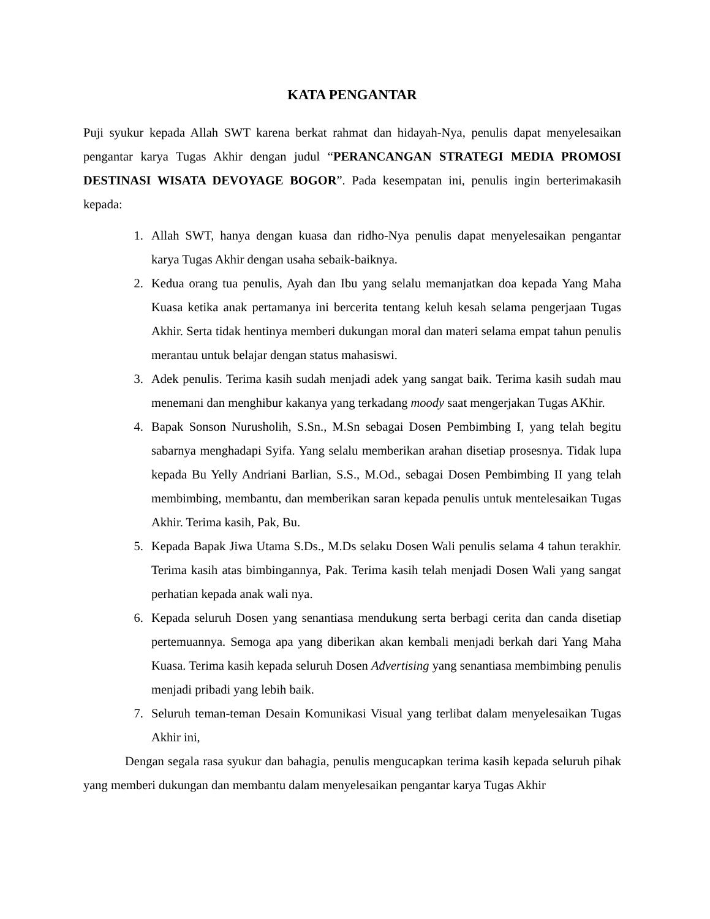KATA PENGANTAR
Puji syukur kepada Allah SWT karena berkat rahmat dan hidayah-Nya, penulis dapat menyelesaikan pengantar karya Tugas Akhir dengan judul “PERANCANGAN STRATEGI MEDIA PROMOSI DESTINASI WISATA DEVOYAGE BOGOR”. Pada kesempatan ini, penulis ingin berterimakasih kepada:
1. Allah SWT, hanya dengan kuasa dan ridho-Nya penulis dapat menyelesaikan pengantar karya Tugas Akhir dengan usaha sebaik-baiknya.
2. Kedua orang tua penulis, Ayah dan Ibu yang selalu memanjatkan doa kepada Yang Maha Kuasa ketika anak pertamanya ini bercerita tentang keluh kesah selama pengerjaan Tugas Akhir. Serta tidak hentinya memberi dukungan moral dan materi selama empat tahun penulis merantau untuk belajar dengan status mahasiswi.
3. Adek penulis. Terima kasih sudah menjadi adek yang sangat baik. Terima kasih sudah mau menemani dan menghibur kakanya yang terkadang moody saat mengerjakan Tugas AKhir.
4. Bapak Sonson Nurusholih, S.Sn., M.Sn sebagai Dosen Pembimbing I, yang telah begitu sabarnya menghadapi Syifa. Yang selalu memberikan arahan disetiap prosesnya. Tidak lupa kepada Bu Yelly Andriani Barlian, S.S., M.Od., sebagai Dosen Pembimbing II yang telah membimbing, membantu, dan memberikan saran kepada penulis untuk mentelesaikan Tugas Akhir. Terima kasih, Pak, Bu.
5. Kepada Bapak Jiwa Utama S.Ds., M.Ds selaku Dosen Wali penulis selama 4 tahun terakhir. Terima kasih atas bimbingannya, Pak. Terima kasih telah menjadi Dosen Wali yang sangat perhatian kepada anak wali nya.
6. Kepada seluruh Dosen yang senantiasa mendukung serta berbagi cerita dan canda disetiap pertemuannya. Semoga apa yang diberikan akan kembali menjadi berkah dari Yang Maha Kuasa. Terima kasih kepada seluruh Dosen Advertising yang senantiasa membimbing penulis menjadi pribadi yang lebih baik.
7. Seluruh teman-teman Desain Komunikasi Visual yang terlibat dalam menyelesaikan Tugas Akhir ini,
Dengan segala rasa syukur dan bahagia, penulis mengucapkan terima kasih kepada seluruh pihak yang memberi dukungan dan membantu dalam menyelesaikan pengantar karya Tugas Akhir